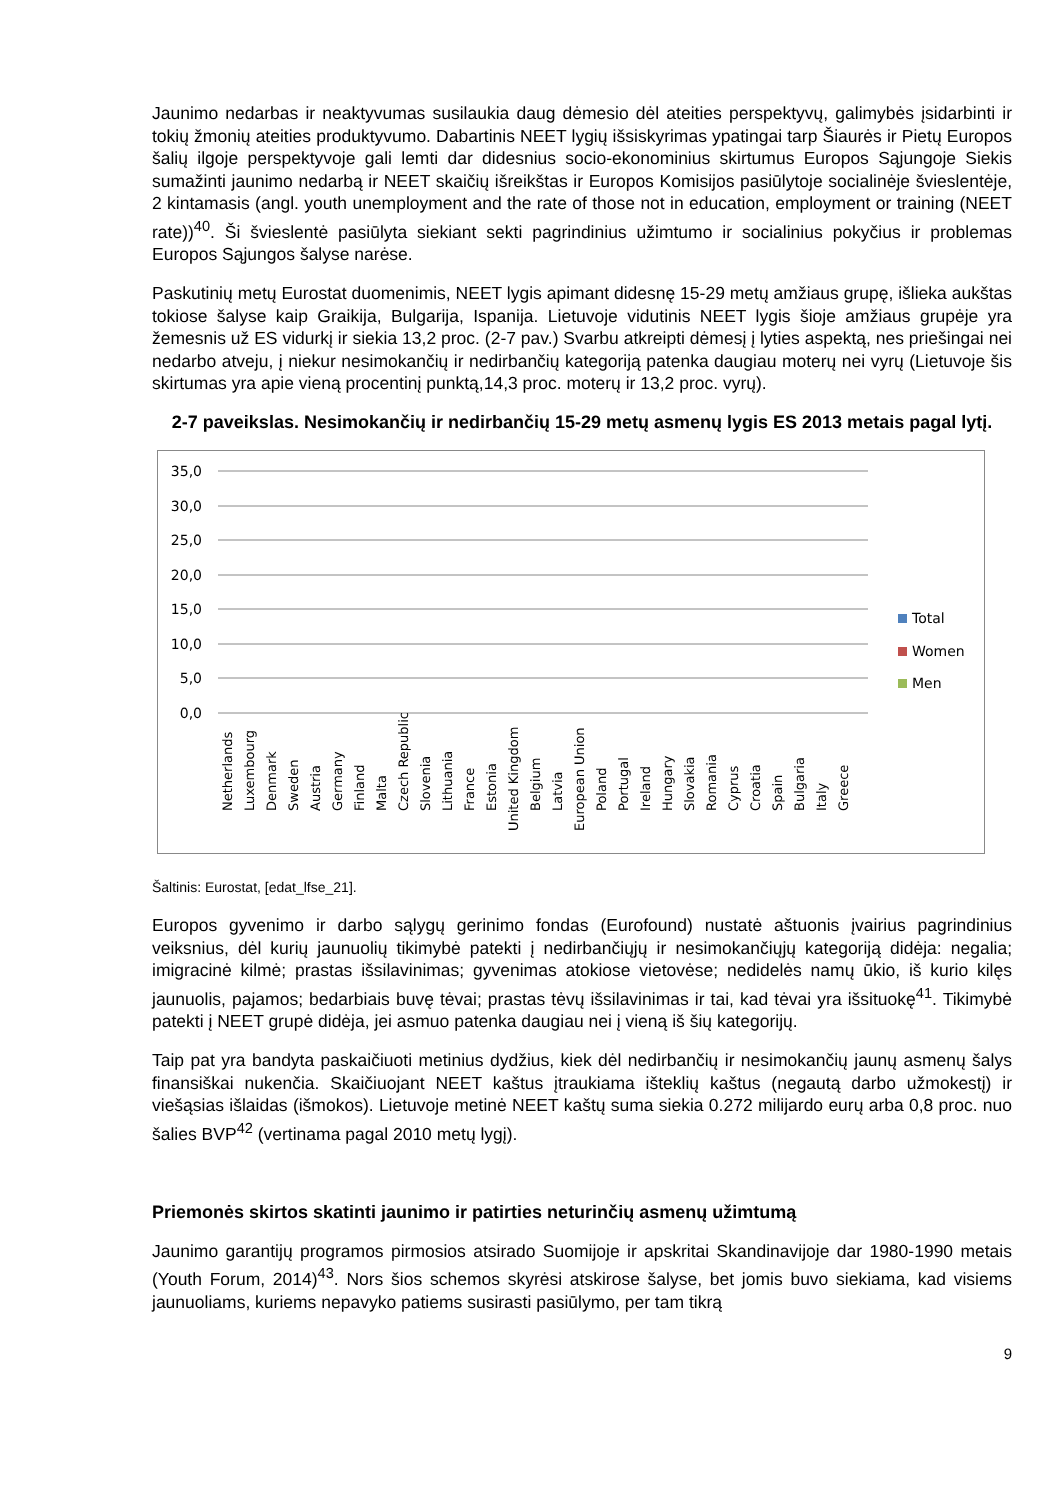Jaunimo nedarbas ir neaktyvumas susilaukia daug dėmesio dėl ateities perspektyvų, galimybės įsidarbinti ir tokių žmonių ateities produktyvumo. Dabartinis NEET lygių išsiskyrimas ypatingai tarp Šiaurės ir Pietų Europos šalių ilgoje perspektyvoje gali lemti dar didesnius socio-ekonominius skirtumus Europos Sąjungoje Siekis sumažinti jaunimo nedarbą ir NEET skaičių išreikštas ir Europos Komisijos pasiūlytoje socialinėje švieslentėje, 2 kintamasis (angl. youth unemployment and the rate of those not in education, employment or training (NEET rate))<sup>40</sup>. Ši švieslentė pasiūlyta siekiant sekti pagrindinius užimtumo ir socialinius pokyčius ir problemas Europos Sąjungos šalyse narėse.
Paskutinių metų Eurostat duomenimis, NEET lygis apimant didesnę 15-29 metų amžiaus grupę, išlieka aukštas tokiose šalyse kaip Graikija, Bulgarija, Ispanija. Lietuvoje vidutinis NEET lygis šioje amžiaus grupėje yra žemesnis už ES vidurkį ir siekia 13,2 proc. (2-7 pav.) Svarbu atkreipti dėmesį į lyties aspektą, nes priešingai nei nedarbo atveju, į niekur nesimokančių ir nedirbančių kategoriją patenka daugiau moterų nei vyrų (Lietuvoje šis skirtumas yra apie vieną procentinį punktą,14,3 proc. moterų ir 13,2 proc. vyrų).
2-7 paveikslas. Nesimokančių ir nedirbančių 15-29 metų asmenų lygis ES 2013 metais pagal lytį.
35,0
30,0
25,0
20,0
15,0
10,0
5,0
0,0
Total
Women
Men
Netherlands
Luxembourg
Denmark
Sweden
Austria
Germany
Finland
Malta
Czech Republic
Slovenia
Lithuania
France
Estonia
United Kingdom
Belgium
Latvia
European Union
Poland
Portugal
Ireland
Hungary
Slovakia
Romania
Cyprus
Croatia
Spain
Bulgaria
Italy
Greece
Šaltinis: Eurostat, [edat_lfse_21].
Europos gyvenimo ir darbo sąlygų gerinimo fondas (Eurofound) nustatė aštuonis įvairius pagrindinius veiksnius, dėl kurių jaunuolių tikimybė patekti į nedirbančiųjų ir nesimokančiųjų kategoriją didėja: negalia; imigracinė kilmė; prastas išsilavinimas; gyvenimas atokiose vietovėse; nedidelės namų ūkio, iš kurio kilęs jaunuolis, pajamos; bedarbiais buvę tėvai; prastas tėvų išsilavinimas ir tai, kad tėvai yra išsituokę<sup>41</sup>. Tikimybė patekti į NEET grupė didėja, jei asmuo patenka daugiau nei į vieną iš šių kategorijų.
Taip pat yra bandyta paskaičiuoti metinius dydžius, kiek dėl nedirbančių ir nesimokančių jaunų asmenų šalys finansiškai nukenčia. Skaičiuojant NEET kaštus įtraukiama išteklių kaštus (negautą darbo užmokestį) ir viešąsias išlaidas (išmokos). Lietuvoje metinė NEET kaštų suma siekia 0.272 milijardo eurų arba 0,8 proc. nuo šalies BVP<sup>42</sup> (vertinama pagal 2010 metų lygį).
Priemonės skirtos skatinti jaunimo ir patirties neturinčių asmenų užimtumą
Jaunimo garantijų programos pirmosios atsirado Suomijoje ir apskritai Skandinavijoje dar 1980-1990 metais (Youth Forum, 2014)<sup>43</sup>. Nors šios schemos skyrėsi atskirose šalyse, bet jomis buvo siekiama, kad visiems jaunuoliams, kuriems nepavyko patiems susirasti pasiūlymo, per tam tikrą
9